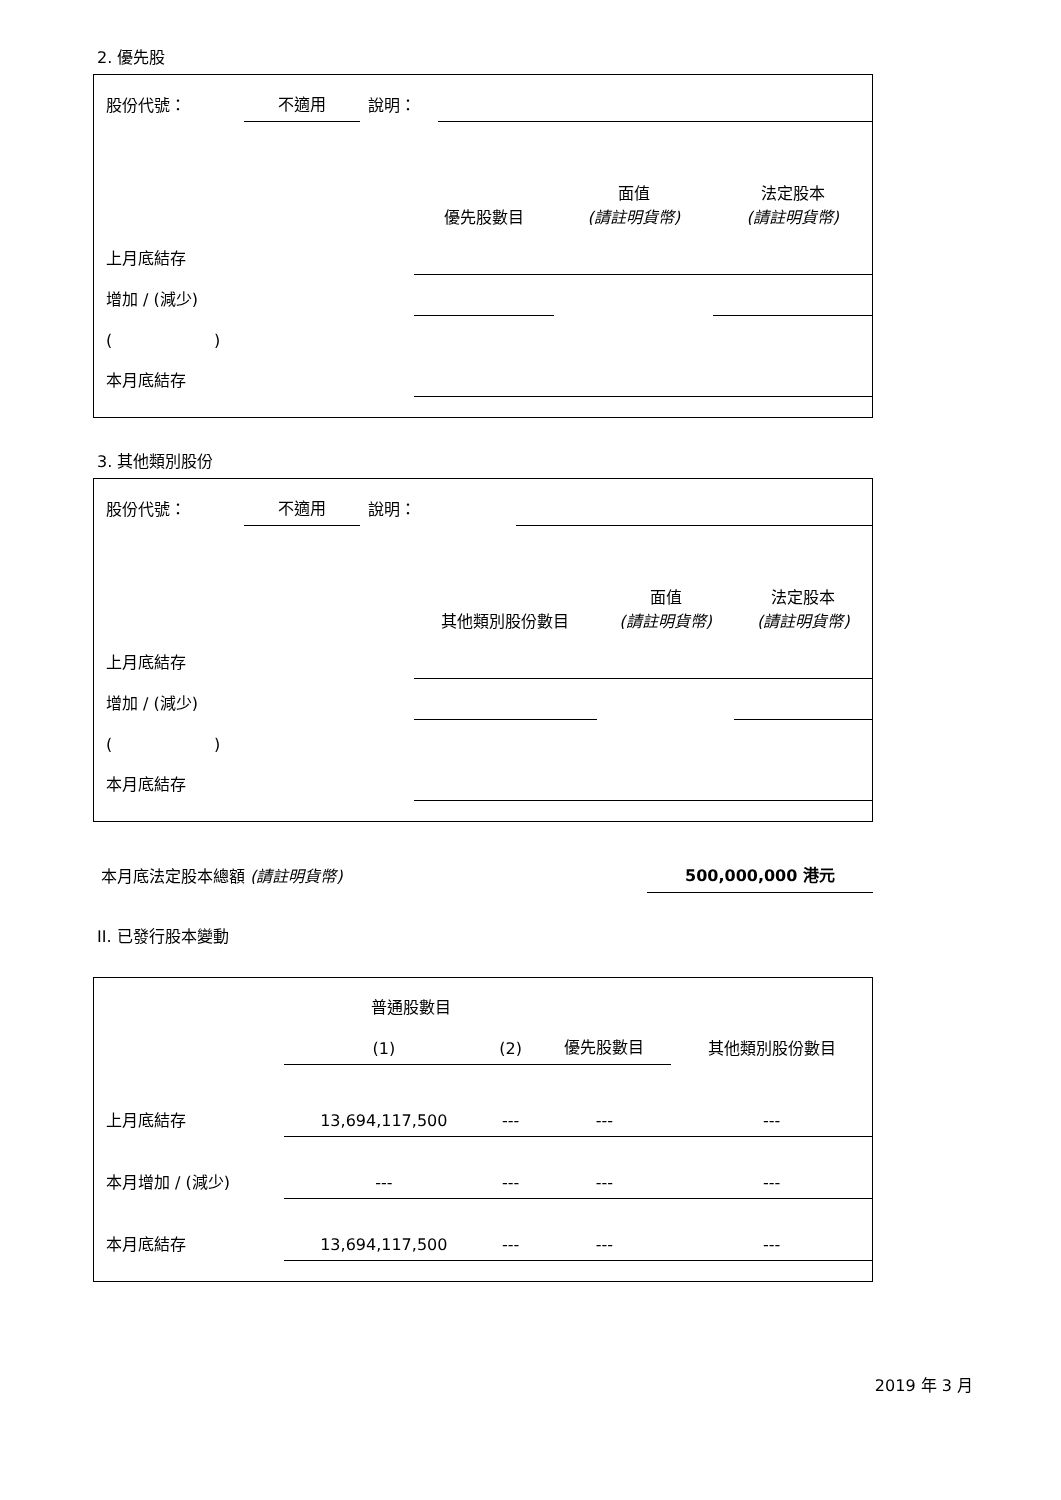2. 優先股
| 股份代號： | 不適用 | 說明： | |
| | 優先股數目 | 面值 (請註明貨幣) | 法定股本 (請註明貨幣) |
| 上月底結存 | | | |
| 增加 / (減少) | | | |
| ( ) | | | |
| 本月底結存 | | | |
3. 其他類別股份
| 股份代號： | 不適用 | 說明： | |
| | 其他類別股份數目 | 面值 (請註明貨幣) | 法定股本 (請註明貨幣) |
| 上月底結存 | | | |
| 增加 / (減少) | | | |
| ( ) | | | |
| 本月底結存 | | | |
| 本月底法定股本總額 (請註明貨幣) | 500,000,000 港元 |
II. 已發行股本變動
| | 普通股數目 | | | 其他類別股份數目 |
| | (1) | (2) | 優先股數目 | |
| 上月底結存 | 13,694,117,500 | --- | --- | --- |
| 本月增加 / (減少) | --- | --- | --- | --- |
| 本月底結存 | 13,694,117,500 | --- | --- | --- |
2019 年 3 月